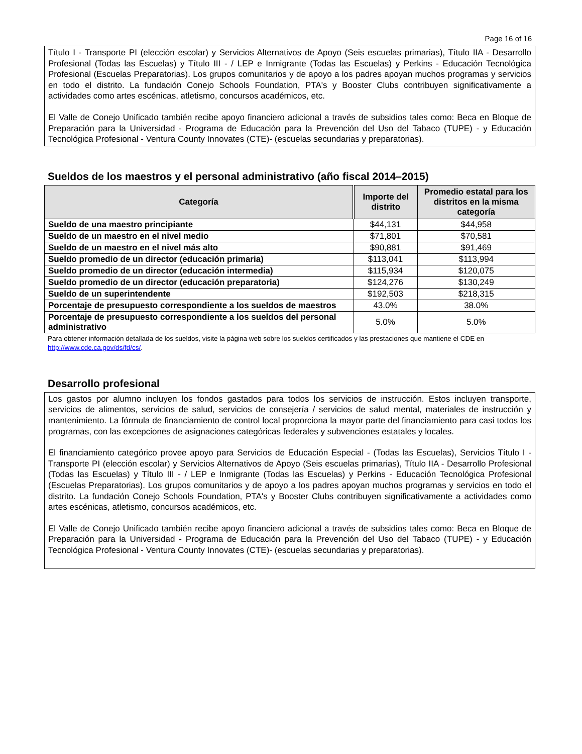Page 16 of 16
Título I - Transporte PI (elección escolar) y Servicios Alternativos de Apoyo (Seis escuelas primarias), Título IIA - Desarrollo Profesional (Todas las Escuelas) y Título III - / LEP e Inmigrante (Todas las Escuelas) y Perkins - Educación Tecnológica Profesional (Escuelas Preparatorias). Los grupos comunitarios y de apoyo a los padres apoyan muchos programas y servicios en todo el distrito. La fundación Conejo Schools Foundation, PTA's y Booster Clubs contribuyen significativamente a actividades como artes escénicas, atletismo, concursos académicos, etc.
El Valle de Conejo Unificado también recibe apoyo financiero adicional a través de subsidios tales como: Beca en Bloque de Preparación para la Universidad - Programa de Educación para la Prevención del Uso del Tabaco (TUPE) - y Educación Tecnológica Profesional - Ventura County Innovates (CTE)- (escuelas secundarias y preparatorias).
Sueldos de los maestros y el personal administrativo (año fiscal 2014–2015)
| Categoría | Importe del distrito | Promedio estatal para los distritos en la misma categoría |
| --- | --- | --- |
| Sueldo de una maestro principiante | $44,131 | $44,958 |
| Sueldo de un maestro en el nivel medio | $71,801 | $70,581 |
| Sueldo de un maestro en el nivel más alto | $90,881 | $91,469 |
| Sueldo promedio de un director (educación primaria) | $113,041 | $113,994 |
| Sueldo promedio de un director (educación intermedia) | $115,934 | $120,075 |
| Sueldo promedio de un director (educación preparatoria) | $124,276 | $130,249 |
| Sueldo de un superintendente | $192,503 | $218,315 |
| Porcentaje de presupuesto correspondiente a los sueldos de maestros | 43.0% | 38.0% |
| Porcentaje de presupuesto correspondiente a los sueldos del personal administrativo | 5.0% | 5.0% |
Para obtener información detallada de los sueldos, visite la página web sobre los sueldos certificados y las prestaciones que mantiene el CDE en http://www.cde.ca.gov/ds/fd/cs/.
Desarrollo profesional
Los gastos por alumno incluyen los fondos gastados para todos los servicios de instrucción. Estos incluyen transporte, servicios de alimentos, servicios de salud, servicios de consejería / servicios de salud mental, materiales de instrucción y mantenimiento. La fórmula de financiamiento de control local proporciona la mayor parte del financiamiento para casi todos los programas, con las excepciones de asignaciones categóricas federales y subvenciones estatales y locales.
El financiamiento categórico provee apoyo para Servicios de Educación Especial - (Todas las Escuelas), Servicios Título I - Transporte PI (elección escolar) y Servicios Alternativos de Apoyo (Seis escuelas primarias), Título IIA - Desarrollo Profesional (Todas las Escuelas) y Título III - / LEP e Inmigrante (Todas las Escuelas) y Perkins - Educación Tecnológica Profesional (Escuelas Preparatorias). Los grupos comunitarios y de apoyo a los padres apoyan muchos programas y servicios en todo el distrito. La fundación Conejo Schools Foundation, PTA's y Booster Clubs contribuyen significativamente a actividades como artes escénicas, atletismo, concursos académicos, etc.
El Valle de Conejo Unificado también recibe apoyo financiero adicional a través de subsidios tales como: Beca en Bloque de Preparación para la Universidad - Programa de Educación para la Prevención del Uso del Tabaco (TUPE) - y Educación Tecnológica Profesional - Ventura County Innovates (CTE)- (escuelas secundarias y preparatorias).